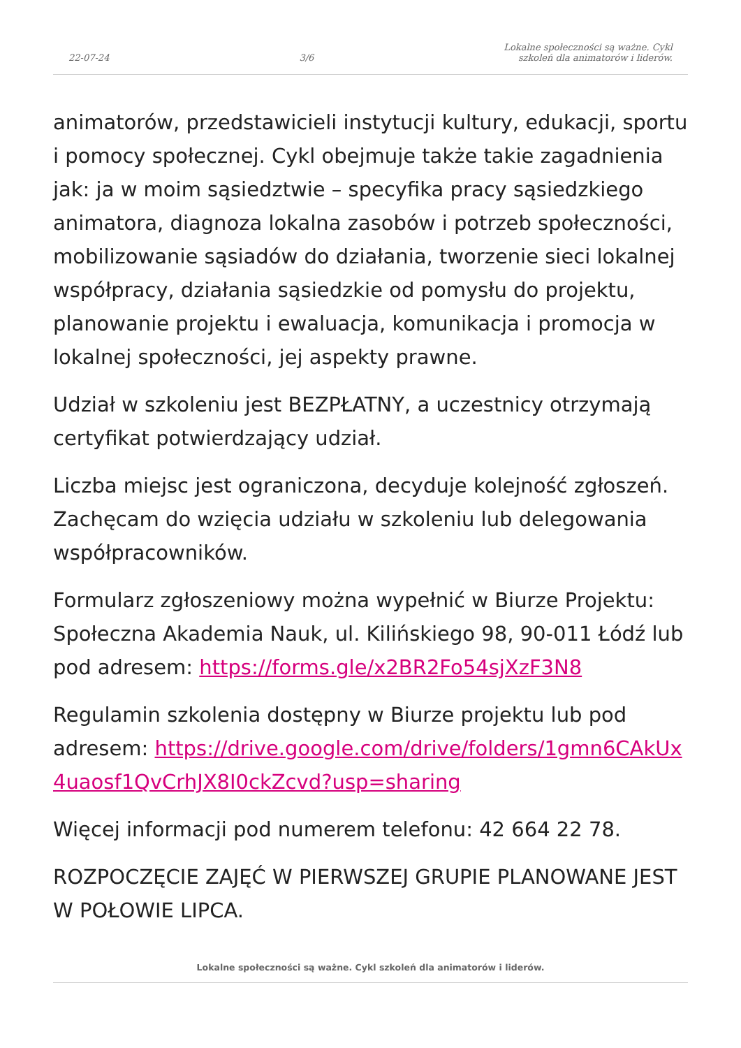22-07-24 3/6 Lokalne społeczności są ważne. Cykl
szkoleń dla animatorów i liderów.
animatorów, przedstawicieli instytucji kultury, edukacji, sportu i pomocy społecznej. Cykl obejmuje także takie zagadnienia jak: ja w moim sąsiedztwie – specyfika pracy sąsiedzkiego animatora, diagnoza lokalna zasobów i potrzeb społeczności, mobilizowanie sąsiadów do działania, tworzenie sieci lokalnej współpracy, działania sąsiedzkie od pomysłu do projektu, planowanie projektu i ewaluacja, komunikacja i promocja w lokalnej społeczności, jej aspekty prawne.
Udział w szkoleniu jest BEZPŁATNY, a uczestnicy otrzymają certyfikat potwierdzający udział.
Liczba miejsc jest ograniczona, decyduje kolejność zgłoszeń. Zachęcam do wzięcia udziału w szkoleniu lub delegowania współpracowników.
Formularz zgłoszeniowy można wypełnić w Biurze Projektu: Społeczna Akademia Nauk, ul. Kilińskiego 98, 90-011 Łódź lub pod adresem: https://forms.gle/x2BR2Fo54sjXzF3N8
Regulamin szkolenia dostępny w Biurze projektu lub pod adresem: https://drive.google.com/drive/folders/1gmn6CAkUx4uaosf1QvCrhJX8I0ckZcvd?usp=sharing
Więcej informacji pod numerem telefonu: 42 664 22 78.
ROZPOCZĘCIE ZAJĘĆ W PIERWSZEJ GRUPIE PLANOWANE JEST W POŁOWIE LIPCA.
Lokalne społeczności są ważne. Cykl szkoleń dla animatorów i liderów.